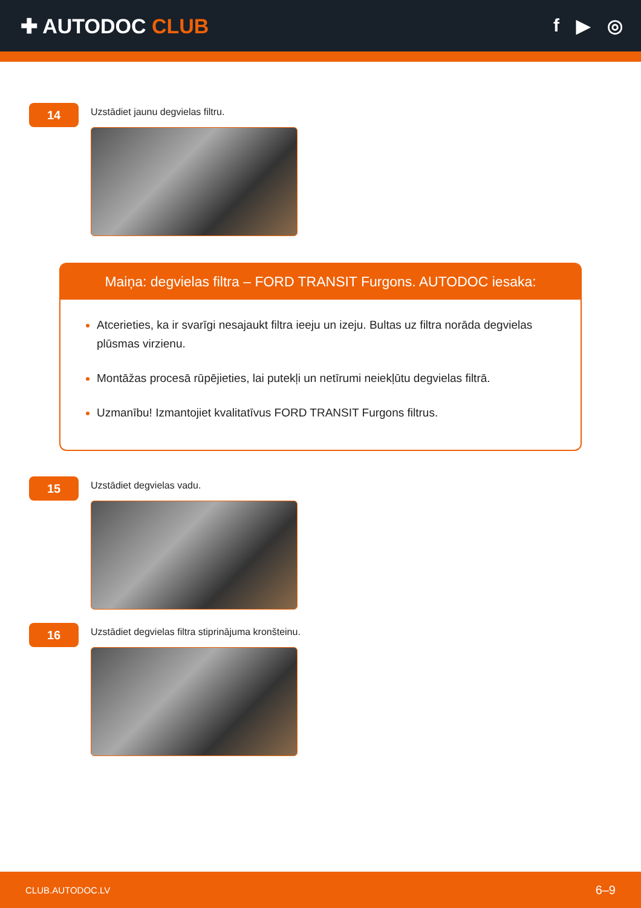✚ AUTODOC CLUB f ▶ ◎
14
Uzstādiet jaunu degvielas filtru.
Maiņa: degvielas filtra – FORD TRANSIT Furgons. AUTODOC iesaka:
Atcerieties, ka ir svarīgi nesajaukt filtra ieeju un izeju. Bultas uz filtra norāda degvielas plūsmas virzienu.
Montāžas procesā rūpējieties, lai putekļi un netīrumi neiekļūtu degvielas filtrā.
Uzmanību! Izmantojiet kvalitatīvus FORD TRANSIT Furgons filtrus.
15
Uzstādiet degvielas vadu.
16
Uzstādiet degvielas filtra stiprinājuma kronšteinu.
CLUB.AUTODOC.LV 6–9